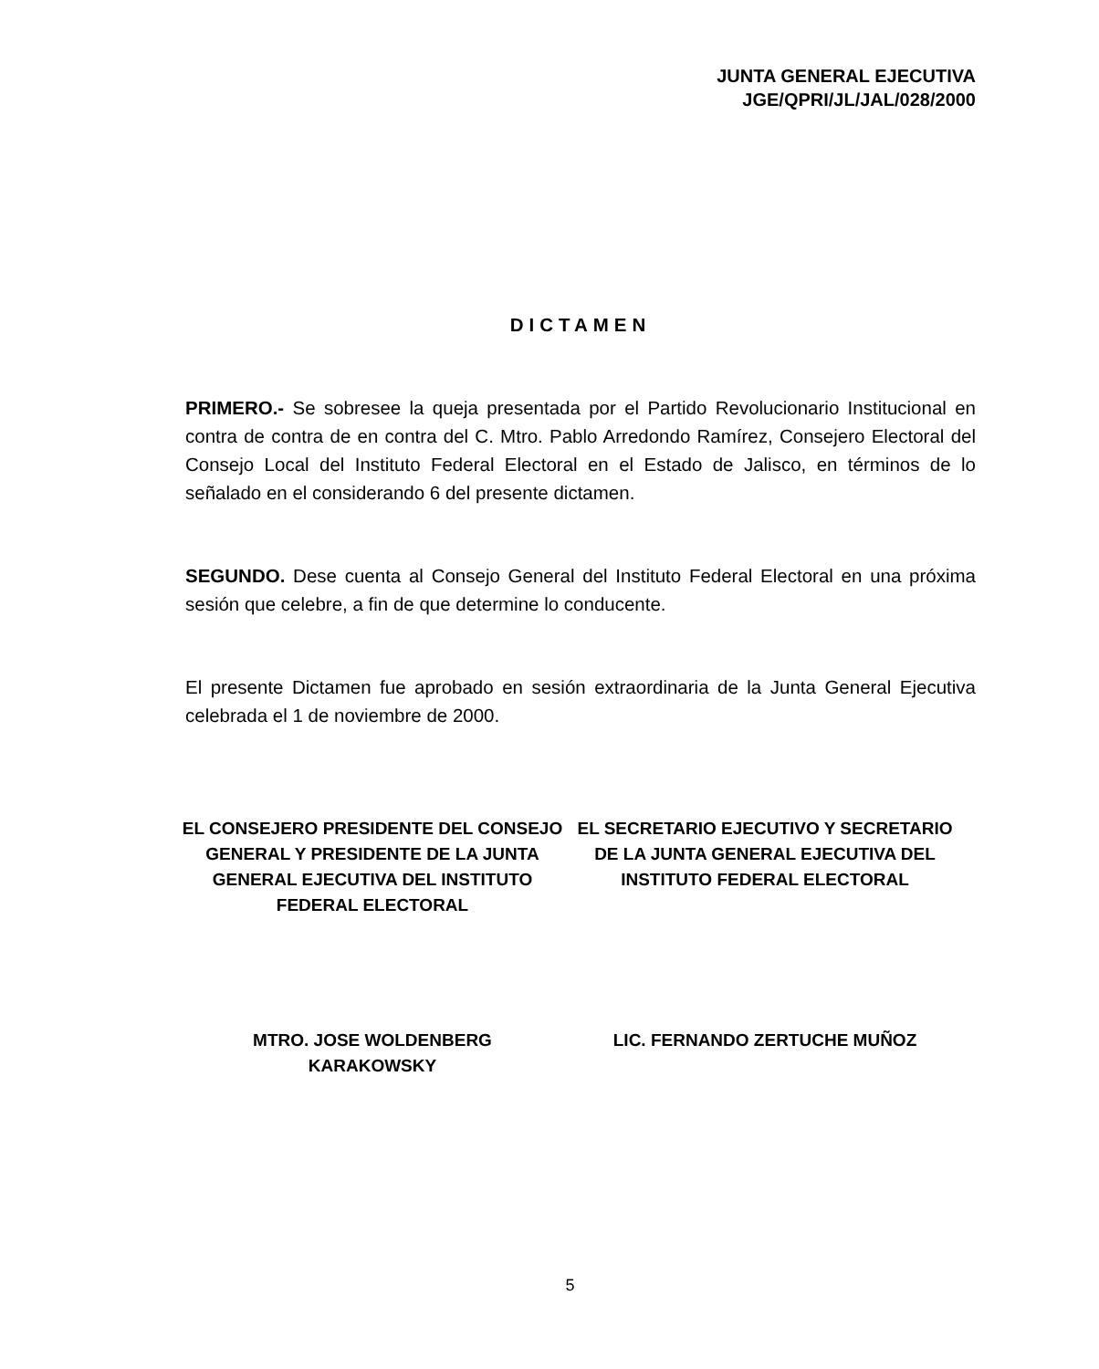JUNTA GENERAL EJECUTIVA
JGE/QPRI/JL/JAL/028/2000
DICTAMEN
PRIMERO.- Se sobresee la queja presentada por el Partido Revolucionario Institucional en contra de contra de en contra del C. Mtro. Pablo Arredondo Ramírez, Consejero Electoral del Consejo Local del Instituto Federal Electoral en el Estado de Jalisco, en términos de lo señalado en el considerando 6 del presente dictamen.
SEGUNDO. Dese cuenta al Consejo General del Instituto Federal Electoral en una próxima sesión que celebre, a fin de que determine lo conducente.
El presente Dictamen fue aprobado en sesión extraordinaria de la Junta General Ejecutiva celebrada el 1 de noviembre de 2000.
EL CONSEJERO PRESIDENTE DEL CONSEJO GENERAL Y PRESIDENTE DE LA JUNTA GENERAL EJECUTIVA DEL INSTITUTO FEDERAL ELECTORAL
EL SECRETARIO EJECUTIVO Y SECRETARIO DE LA JUNTA GENERAL EJECUTIVA DEL INSTITUTO FEDERAL ELECTORAL
MTRO. JOSE WOLDENBERG
KARAKOWSKY
LIC. FERNANDO ZERTUCHE MUÑOZ
5